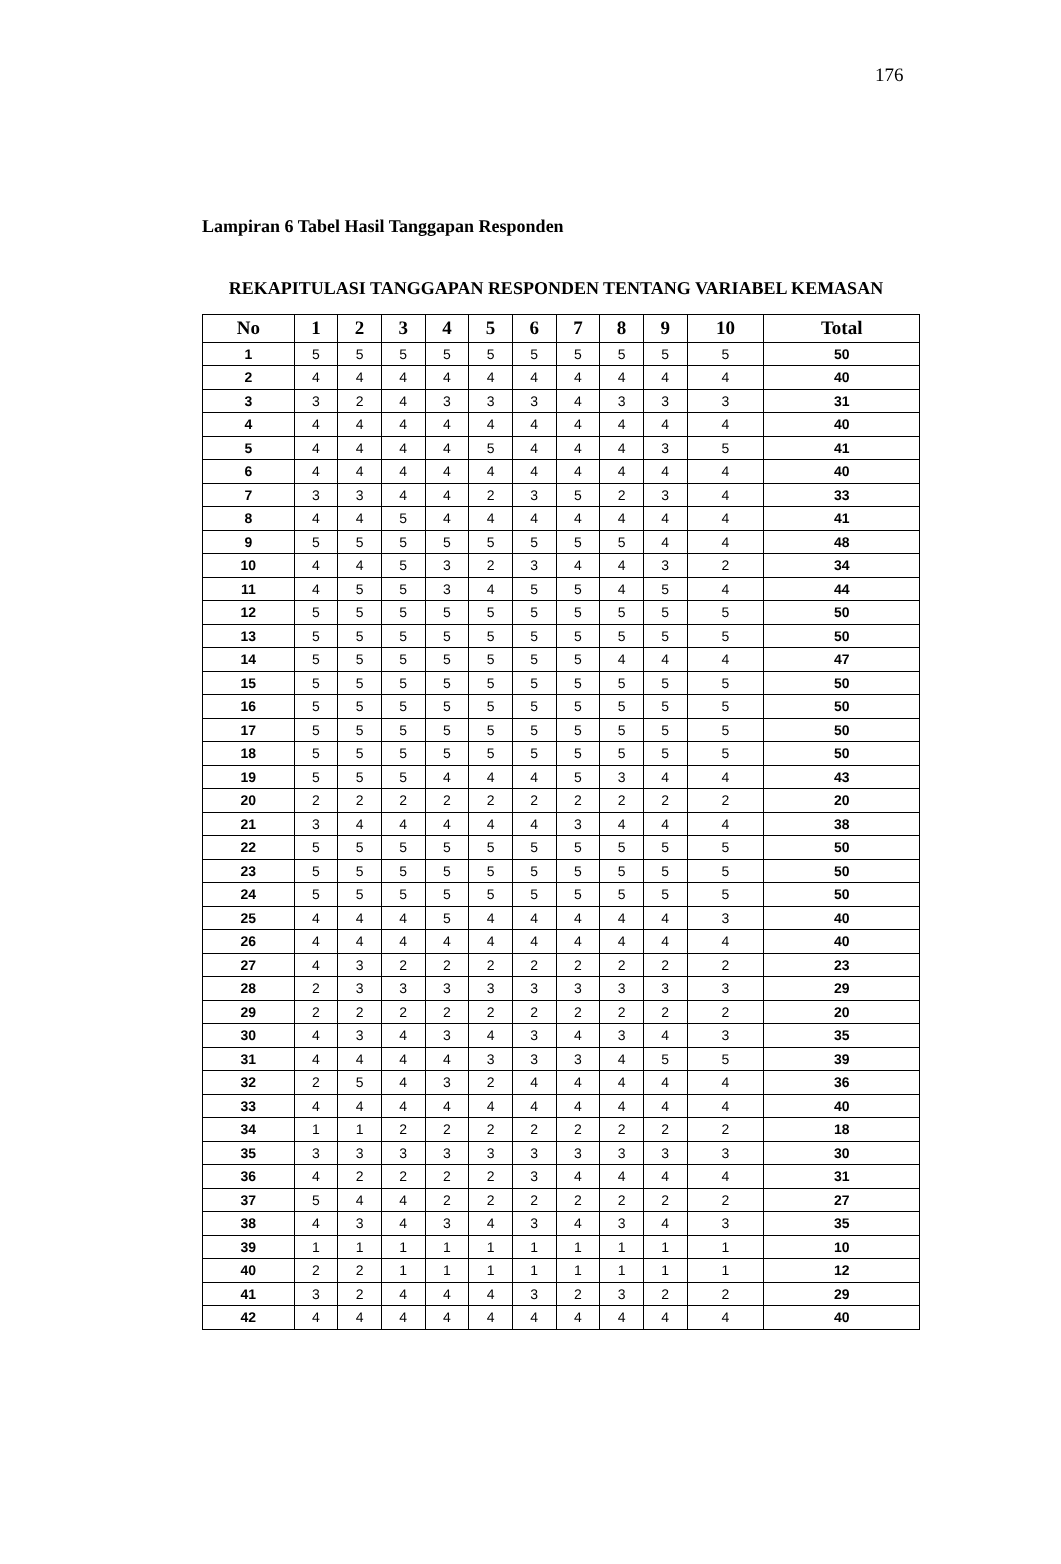176
Lampiran 6 Tabel Hasil Tanggapan Responden
REKAPITULASI TANGGAPAN RESPONDEN TENTANG VARIABEL KEMASAN
| No | 1 | 2 | 3 | 4 | 5 | 6 | 7 | 8 | 9 | 10 | Total |
| --- | --- | --- | --- | --- | --- | --- | --- | --- | --- | --- | --- |
| 1 | 5 | 5 | 5 | 5 | 5 | 5 | 5 | 5 | 5 | 5 | 50 |
| 2 | 4 | 4 | 4 | 4 | 4 | 4 | 4 | 4 | 4 | 4 | 40 |
| 3 | 3 | 2 | 4 | 3 | 3 | 3 | 4 | 3 | 3 | 3 | 31 |
| 4 | 4 | 4 | 4 | 4 | 4 | 4 | 4 | 4 | 4 | 4 | 40 |
| 5 | 4 | 4 | 4 | 4 | 5 | 4 | 4 | 4 | 3 | 5 | 41 |
| 6 | 4 | 4 | 4 | 4 | 4 | 4 | 4 | 4 | 4 | 4 | 40 |
| 7 | 3 | 3 | 4 | 4 | 2 | 3 | 5 | 2 | 3 | 4 | 33 |
| 8 | 4 | 4 | 5 | 4 | 4 | 4 | 4 | 4 | 4 | 4 | 41 |
| 9 | 5 | 5 | 5 | 5 | 5 | 5 | 5 | 5 | 4 | 4 | 48 |
| 10 | 4 | 4 | 5 | 3 | 2 | 3 | 4 | 4 | 3 | 2 | 34 |
| 11 | 4 | 5 | 5 | 3 | 4 | 5 | 5 | 4 | 5 | 4 | 44 |
| 12 | 5 | 5 | 5 | 5 | 5 | 5 | 5 | 5 | 5 | 5 | 50 |
| 13 | 5 | 5 | 5 | 5 | 5 | 5 | 5 | 5 | 5 | 5 | 50 |
| 14 | 5 | 5 | 5 | 5 | 5 | 5 | 5 | 4 | 4 | 4 | 47 |
| 15 | 5 | 5 | 5 | 5 | 5 | 5 | 5 | 5 | 5 | 5 | 50 |
| 16 | 5 | 5 | 5 | 5 | 5 | 5 | 5 | 5 | 5 | 5 | 50 |
| 17 | 5 | 5 | 5 | 5 | 5 | 5 | 5 | 5 | 5 | 5 | 50 |
| 18 | 5 | 5 | 5 | 5 | 5 | 5 | 5 | 5 | 5 | 5 | 50 |
| 19 | 5 | 5 | 5 | 4 | 4 | 4 | 5 | 3 | 4 | 4 | 43 |
| 20 | 2 | 2 | 2 | 2 | 2 | 2 | 2 | 2 | 2 | 2 | 20 |
| 21 | 3 | 4 | 4 | 4 | 4 | 4 | 3 | 4 | 4 | 4 | 38 |
| 22 | 5 | 5 | 5 | 5 | 5 | 5 | 5 | 5 | 5 | 5 | 50 |
| 23 | 5 | 5 | 5 | 5 | 5 | 5 | 5 | 5 | 5 | 5 | 50 |
| 24 | 5 | 5 | 5 | 5 | 5 | 5 | 5 | 5 | 5 | 5 | 50 |
| 25 | 4 | 4 | 4 | 5 | 4 | 4 | 4 | 4 | 4 | 3 | 40 |
| 26 | 4 | 4 | 4 | 4 | 4 | 4 | 4 | 4 | 4 | 4 | 40 |
| 27 | 4 | 3 | 2 | 2 | 2 | 2 | 2 | 2 | 2 | 2 | 23 |
| 28 | 2 | 3 | 3 | 3 | 3 | 3 | 3 | 3 | 3 | 3 | 29 |
| 29 | 2 | 2 | 2 | 2 | 2 | 2 | 2 | 2 | 2 | 2 | 20 |
| 30 | 4 | 3 | 4 | 3 | 4 | 3 | 4 | 3 | 4 | 3 | 35 |
| 31 | 4 | 4 | 4 | 4 | 3 | 3 | 3 | 4 | 5 | 5 | 39 |
| 32 | 2 | 5 | 4 | 3 | 2 | 4 | 4 | 4 | 4 | 4 | 36 |
| 33 | 4 | 4 | 4 | 4 | 4 | 4 | 4 | 4 | 4 | 4 | 40 |
| 34 | 1 | 1 | 2 | 2 | 2 | 2 | 2 | 2 | 2 | 2 | 18 |
| 35 | 3 | 3 | 3 | 3 | 3 | 3 | 3 | 3 | 3 | 3 | 30 |
| 36 | 4 | 2 | 2 | 2 | 2 | 3 | 4 | 4 | 4 | 4 | 31 |
| 37 | 5 | 4 | 4 | 2 | 2 | 2 | 2 | 2 | 2 | 2 | 27 |
| 38 | 4 | 3 | 4 | 3 | 4 | 3 | 4 | 3 | 4 | 3 | 35 |
| 39 | 1 | 1 | 1 | 1 | 1 | 1 | 1 | 1 | 1 | 1 | 10 |
| 40 | 2 | 2 | 1 | 1 | 1 | 1 | 1 | 1 | 1 | 1 | 12 |
| 41 | 3 | 2 | 4 | 4 | 4 | 3 | 2 | 3 | 2 | 2 | 29 |
| 42 | 4 | 4 | 4 | 4 | 4 | 4 | 4 | 4 | 4 | 4 | 40 |